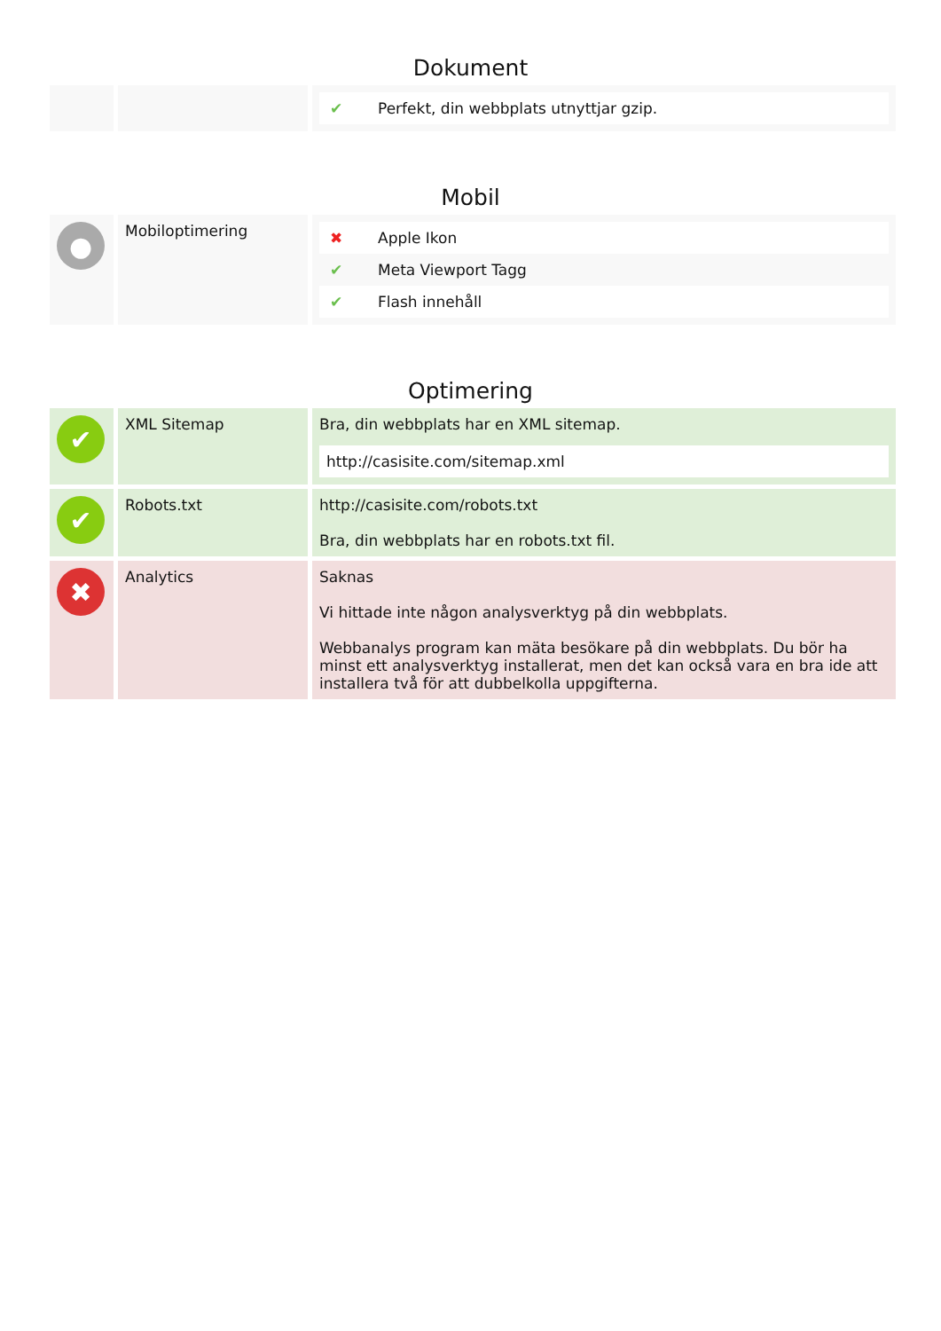Dokument
| | | / ✔ / Perfekt, din webbplats utnyttjar gzip. / |
Mobil
| ● | Mobiloptimering | / ✖ / Apple Ikon / / ✔ / Meta Viewport Tagg / / ✔ / Flash innehåll / |
Optimering
| ✔ | XML Sitemap | Bra, din webbplats har en XML sitemap. http://casisite.com/sitemap.xml |
| ✔ | Robots.txt | http://casisite.com/robots.txt Bra, din webbplats har en robots.txt fil. |
| ✖ | Analytics | Saknas Vi hittade inte någon analysverktyg på din webbplats. Webbanalys program kan mäta besökare på din webbplats. Du bör ha minst ett analysverktyg installerat, men det kan också vara en bra ide att installera två för att dubbelkolla uppgifterna. |